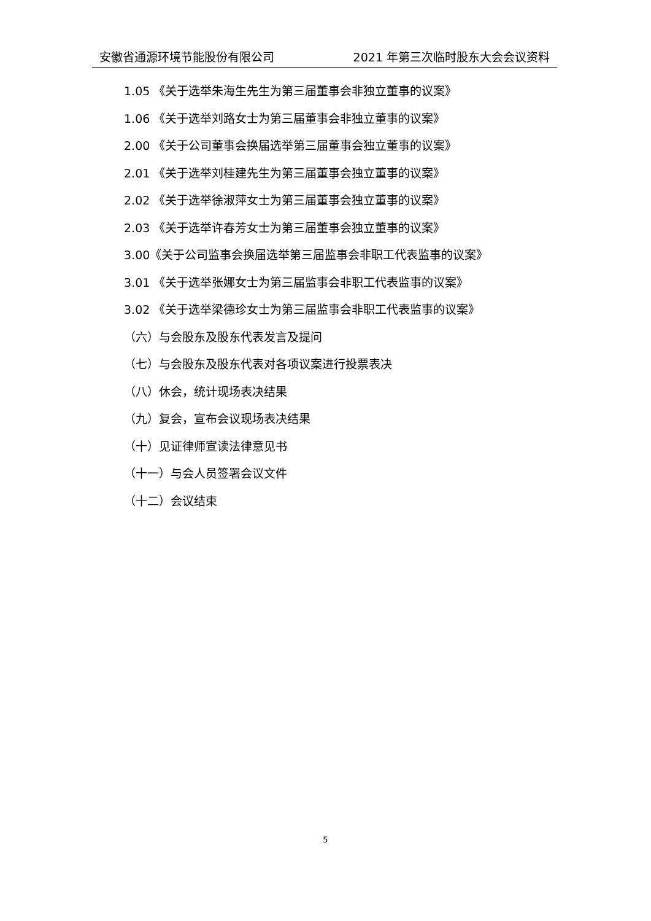安徽省通源环境节能股份有限公司 2021 年第三次临时股东大会会议资料
1.05 《关于选举朱海生先生为第三届董事会非独立董事的议案》
1.06 《关于选举刘路女士为第三届董事会非独立董事的议案》
2.00 《关于公司董事会换届选举第三届董事会独立董事的议案》
2.01 《关于选举刘桂建先生为第三届董事会独立董事的议案》
2.02 《关于选举徐淑萍女士为第三届董事会独立董事的议案》
2.03 《关于选举许春芳女士为第三届董事会独立董事的议案》
3.00《关于公司监事会换届选举第三届监事会非职工代表监事的议案》
3.01 《关于选举张娜女士为第三届监事会非职工代表监事的议案》
3.02 《关于选举梁德珍女士为第三届监事会非职工代表监事的议案》
（六）与会股东及股东代表发言及提问
（七）与会股东及股东代表对各项议案进行投票表决
（八）休会，统计现场表决结果
（九）复会，宣布会议现场表决结果
（十）见证律师宣读法律意见书
（十一）与会人员签署会议文件
（十二）会议结束
5